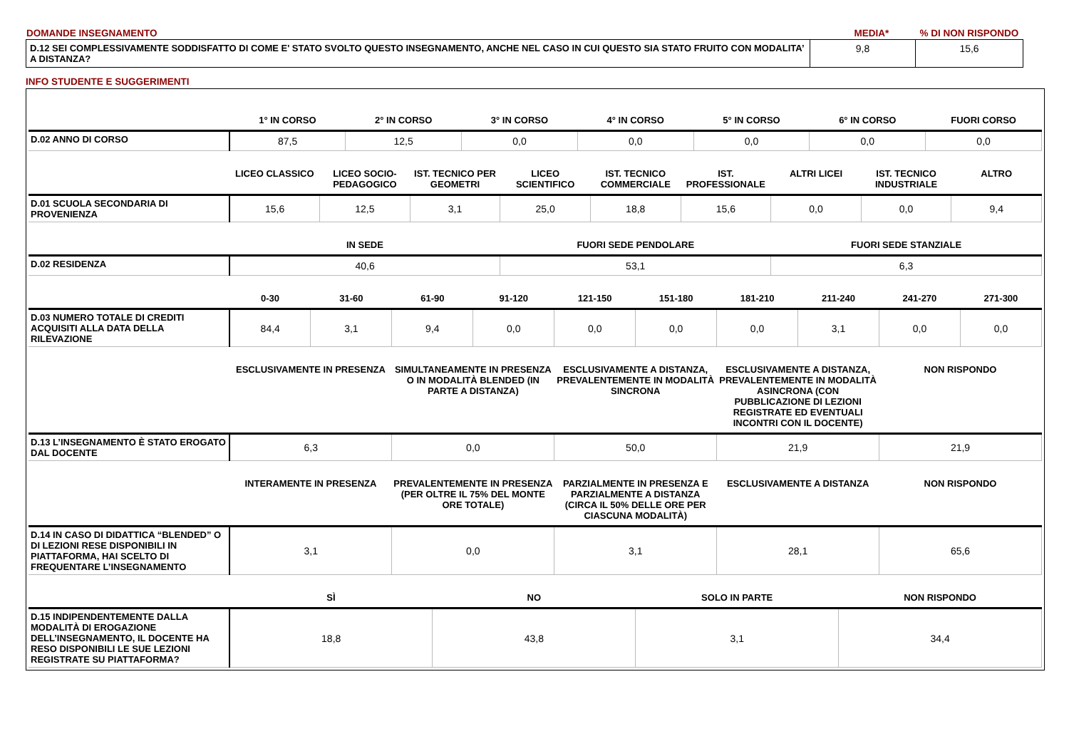| DOMANDE INSEGNAMENTO | MEDIA* | % DI NON RISPONDO |
| D.12 SEI COMPLESSIVAMENTE SODDISFATTO DI COME E' STATO SVOLTO QUESTO INSEGNAMENTO, ANCHE NEL CASO IN CUI QUESTO SIA STATO FRUITO CON MODALITA’ A DISTANZA? | 9,8 | 15,6 |
INFO STUDENTE E SUGGERIMENTI
| | 1° IN CORSO | 2° IN CORSO | 3° IN CORSO | 4° IN CORSO | 5° IN CORSO | 6° IN CORSO | FUORI CORSO |
| --- | --- | --- | --- | --- | --- | --- | --- |
| D.02 ANNO DI CORSO | 87,5 | 12,5 | 0,0 | 0,0 | 0,0 | 0,0 | 0,0 |
| | LICEO CLASSICO | LICEO SOCIO-PEDAGOGICO | IST. TECNICO PER GEOMETRI | LICEO SCIENTIFICO | IST. TECNICO COMMERCIALE | IST. PROFESSIONALE | ALTRI LICEI | IST. TECNICO INDUSTRIALE | ALTRO |
| --- | --- | --- | --- | --- | --- | --- | --- | --- | --- |
| D.01 SCUOLA SECONDARIA DI PROVENIENZA | 15,6 | 12,5 | 3,1 | 25,0 | 18,8 | 15,6 | 0,0 | 0,0 | 9,4 |
| | IN SEDE | FUORI SEDE PENDOLARE | FUORI SEDE STANZIALE |
| --- | --- | --- | --- |
| D.02 RESIDENZA | 40,6 | 53,1 | 6,3 |
| | 0-30 | 31-60 | 61-90 | 91-120 | 121-150 | 151-180 | 181-210 | 211-240 | 241-270 | 271-300 |
| --- | --- | --- | --- | --- | --- | --- | --- | --- | --- | --- |
| D.03 NUMERO TOTALE DI CREDITI ACQUISITI ALLA DATA DELLA RILEVAZIONE | 84,4 | 3,1 | 9,4 | 0,0 | 0,0 | 0,0 | 0,0 | 3,1 | 0,0 | 0,0 |
| | ESCLUSIVAMENTE IN PRESENZA | SIMULTANEAMENTE IN PRESENZA O IN MODALITÀ BLENDED (IN PARTE A DISTANZA) | ESCLUSIVAMENTE A DISTANZA, PREVALENTEMENTE IN MODALITÀ SINCRONA | ESCLUSIVAMENTE A DISTANZA, PREVALENTEMENTE IN MODALITÀ ASINCRONA (CON PUBBLICAZIONE DI LEZIONI REGISTRATE ED EVENTUALI INCONTRI CON IL DOCENTE) | NON RISPONDO |
| --- | --- | --- | --- | --- | --- |
| D.13 L’INSEGNAMENTO È STATO EROGATO DAL DOCENTE | 6,3 | 0,0 | 50,0 | 21,9 | 21,9 |
| | INTERAMENTE IN PRESENZA | PREVALENTEMENTE IN PRESENZA (PER OLTRE IL 75% DEL MONTE ORE TOTALE) | PARZIALMENTE IN PRESENZA E PARZIALMENTE A DISTANZA (CIRCA IL 50% DELLE ORE PER CIASCUNA MODALITÀ) | ESCLUSIVAMENTE A DISTANZA | NON RISPONDO |
| --- | --- | --- | --- | --- | --- |
| D.14 IN CASO DI DIDATTICA “BLENDED” O DI LEZIONI RESE DISPONIBILI IN PIATTAFORMA, HAI SCELTO DI FREQUENTARE L’INSEGNAMENTO | 3,1 | 0,0 | 3,1 | 28,1 | 65,6 |
| | SÌ | NO | SOLO IN PARTE | NON RISPONDO |
| --- | --- | --- | --- | --- |
| D.15 INDIPENDENTEMENTE DALLA MODALITÀ DI EROGAZIONE DELL’INSEGNAMENTO, IL DOCENTE HA RESO DISPONIBILI LE SUE LEZIONI REGISTRATE SU PIATTAFORMA? | 18,8 | 43,8 | 3,1 | 34,4 |